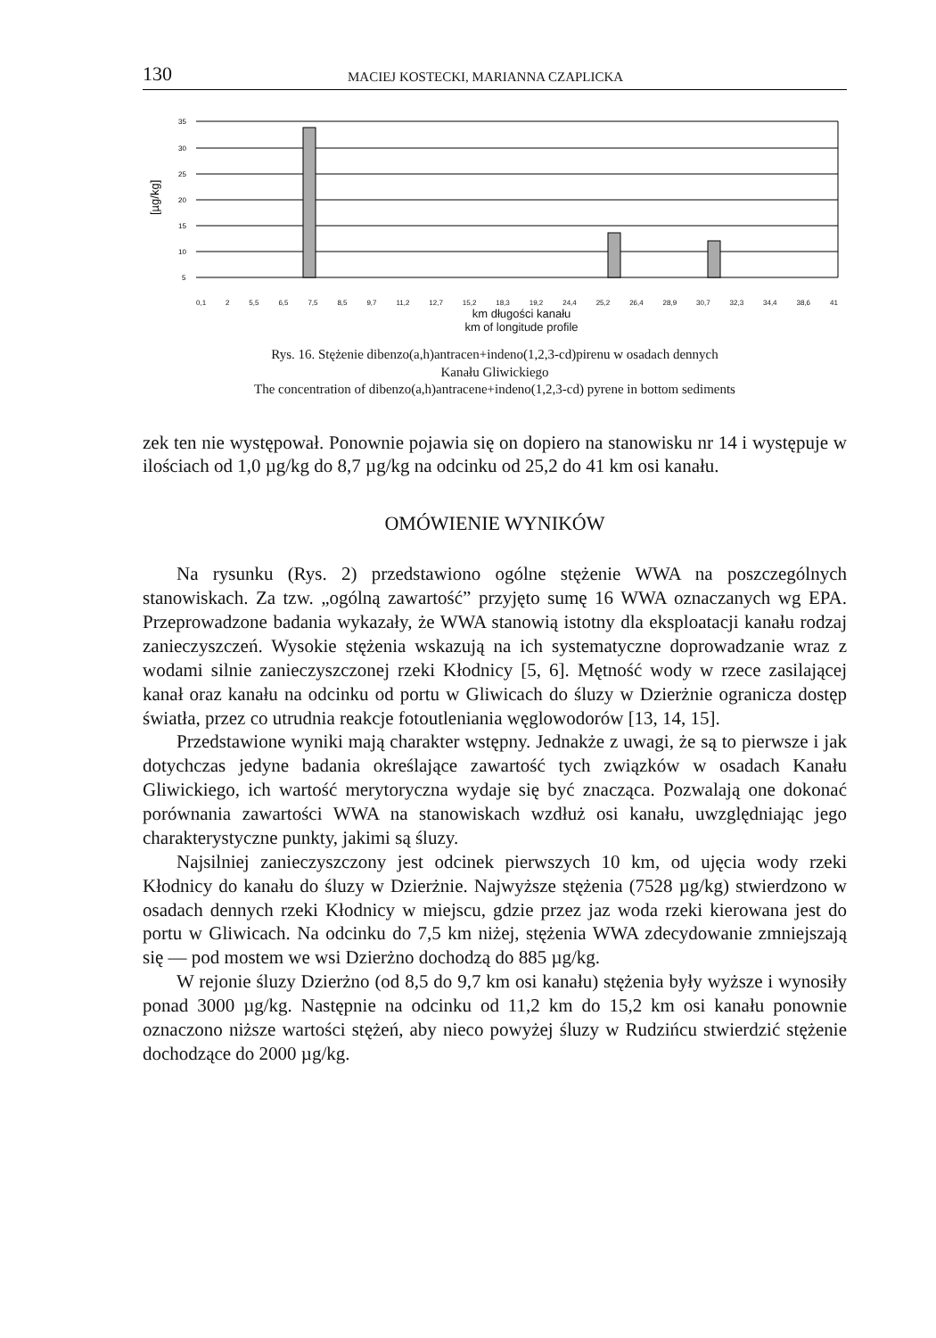130 MACIEJ KOSTECKI, MARIANNA CZAPLICKA
[µg/kg]
35
30
25
20
15
10
5
0,1 2 5,5 6,5 7,5 8,5 9,7 11,2 12,7 15,2 18,3 19,2 24,4 25,2 26,4 28,9 30,7 32,3 34,4 38,6 41
km długości kanału
km of longitude profile
Rys. 16. Stężenie dibenzo(a,h)antracen+indeno(1,2,3-cd)pirenu w osadach dennych
Kanału Gliwickiego
The concentration of dibenzo(a,h)antracene+indeno(1,2,3-cd) pyrene in bottom sediments
zek ten nie występował. Ponownie pojawia się on dopiero na stanowisku nr 14 i występuje w ilościach od 1,0 µg/kg do 8,7 µg/kg na odcinku od 25,2 do 41 km osi kanału.
OMÓWIENIE WYNIKÓW
Na rysunku (Rys. 2) przedstawiono ogólne stężenie WWA na poszczególnych stanowiskach. Za tzw. „ogólną zawartość” przyjęto sumę 16 WWA oznaczanych wg EPA. Przeprowadzone badania wykazały, że WWA stanowią istotny dla eksploatacji kanału rodzaj zanieczyszczeń. Wysokie stężenia wskazują na ich systematyczne doprowadzanie wraz z wodami silnie zanieczyszczonej rzeki Kłodnicy [5, 6]. Mętność wody w rzece zasilającej kanał oraz kanału na odcinku od portu w Gliwicach do śluzy w Dzierżnie ogranicza dostęp światła, przez co utrudnia reakcje fotoutleniania węglowodorów [13, 14, 15].
Przedstawione wyniki mają charakter wstępny. Jednakże z uwagi, że są to pierwsze i jak dotychczas jedyne badania określające zawartość tych związków w osadach Kanału Gliwickiego, ich wartość merytoryczna wydaje się być znacząca. Pozwalają one dokonać porównania zawartości WWA na stanowiskach wzdłuż osi kanału, uwzględniając jego charakterystyczne punkty, jakimi są śluzy.
Najsilniej zanieczyszczony jest odcinek pierwszych 10 km, od ujęcia wody rzeki Kłodnicy do kanału do śluzy w Dzierżnie. Najwyższe stężenia (7528 µg/kg) stwierdzono w osadach dennych rzeki Kłodnicy w miejscu, gdzie przez jaz woda rzeki kierowana jest do portu w Gliwicach. Na odcinku do 7,5 km niżej, stężenia WWA zdecydowanie zmniejszają się — pod mostem we wsi Dzierżno dochodzą do 885 µg/kg.
W rejonie śluzy Dzierżno (od 8,5 do 9,7 km osi kanału) stężenia były wyższe i wynosiły ponad 3000 µg/kg. Następnie na odcinku od 11,2 km do 15,2 km osi kanału ponownie oznaczono niższe wartości stężeń, aby nieco powyżej śluzy w Rudzińcu stwierdzić stężenie dochodzące do 2000 µg/kg.